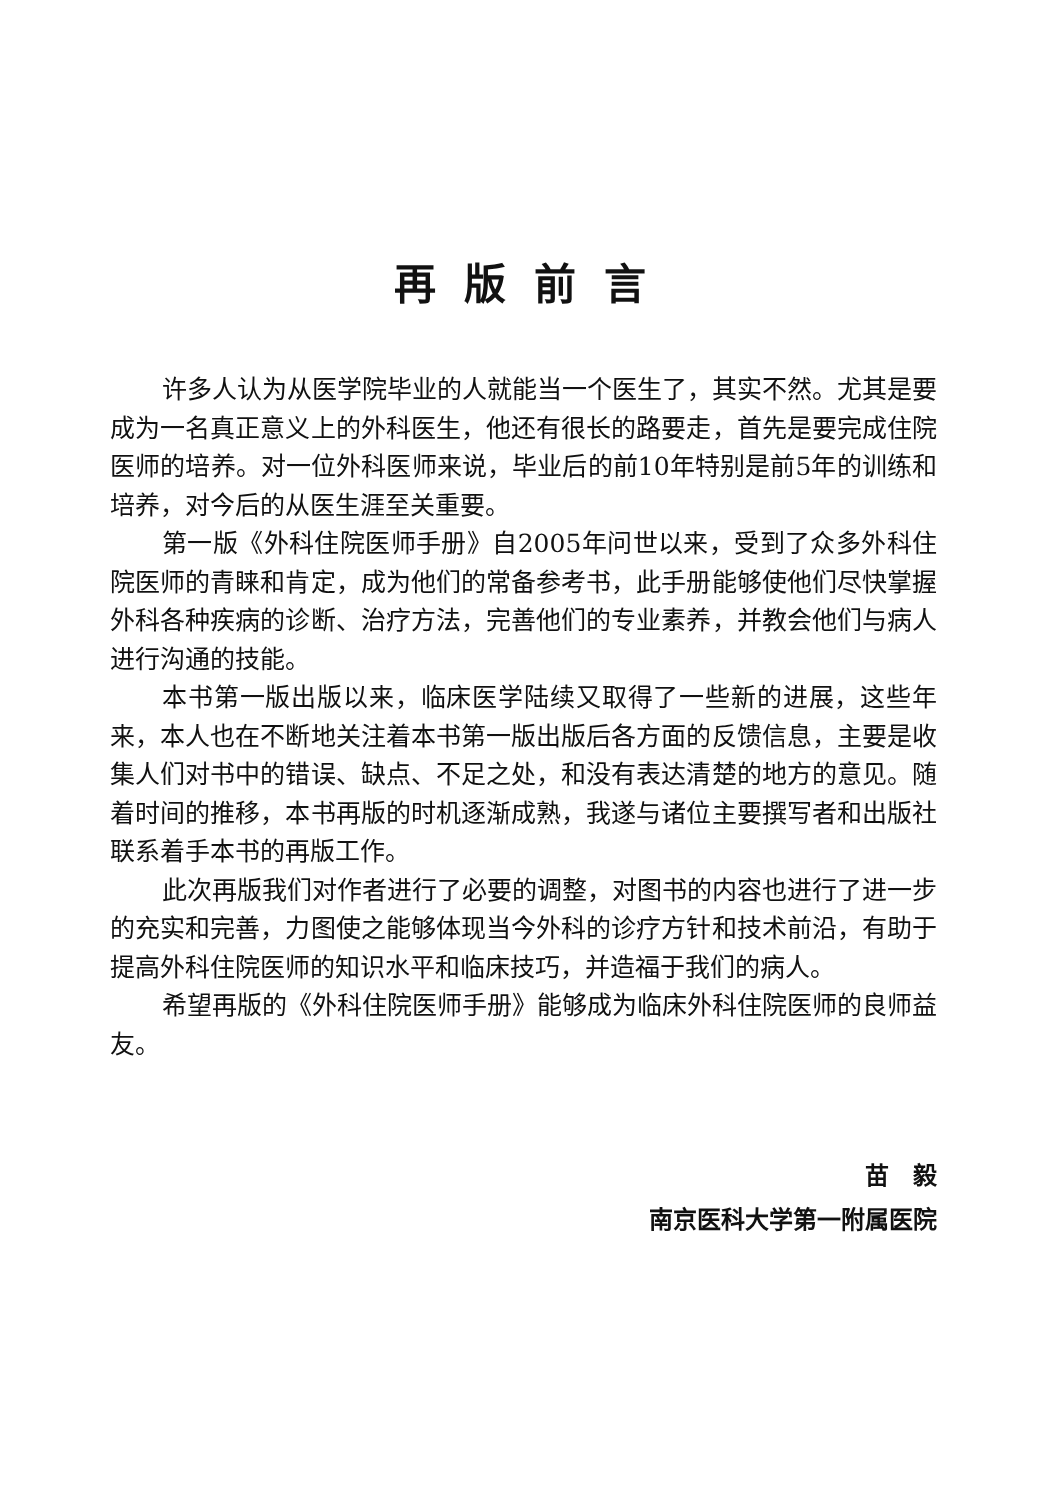再版前言
许多人认为从医学院毕业的人就能当一个医生了，其实不然。尤其是要成为一名真正意义上的外科医生，他还有很长的路要走，首先是要完成住院医师的培养。对一位外科医师来说，毕业后的前10年特别是前5年的训练和培养，对今后的从医生涯至关重要。
第一版《外科住院医师手册》自2005年问世以来，受到了众多外科住院医师的青睐和肯定，成为他们的常备参考书，此手册能够使他们尽快掌握外科各种疾病的诊断、治疗方法，完善他们的专业素养，并教会他们与病人进行沟通的技能。
本书第一版出版以来，临床医学陆续又取得了一些新的进展，这些年来，本人也在不断地关注着本书第一版出版后各方面的反馈信息，主要是收集人们对书中的错误、缺点、不足之处，和没有表达清楚的地方的意见。随着时间的推移，本书再版的时机逐渐成熟，我遂与诸位主要撰写者和出版社联系着手本书的再版工作。
此次再版我们对作者进行了必要的调整，对图书的内容也进行了进一步的充实和完善，力图使之能够体现当今外科的诊疗方针和技术前沿，有助于提高外科住院医师的知识水平和临床技巧，并造福于我们的病人。
希望再版的《外科住院医师手册》能够成为临床外科住院医师的良师益友。
苗　毅
南京医科大学第一附属医院